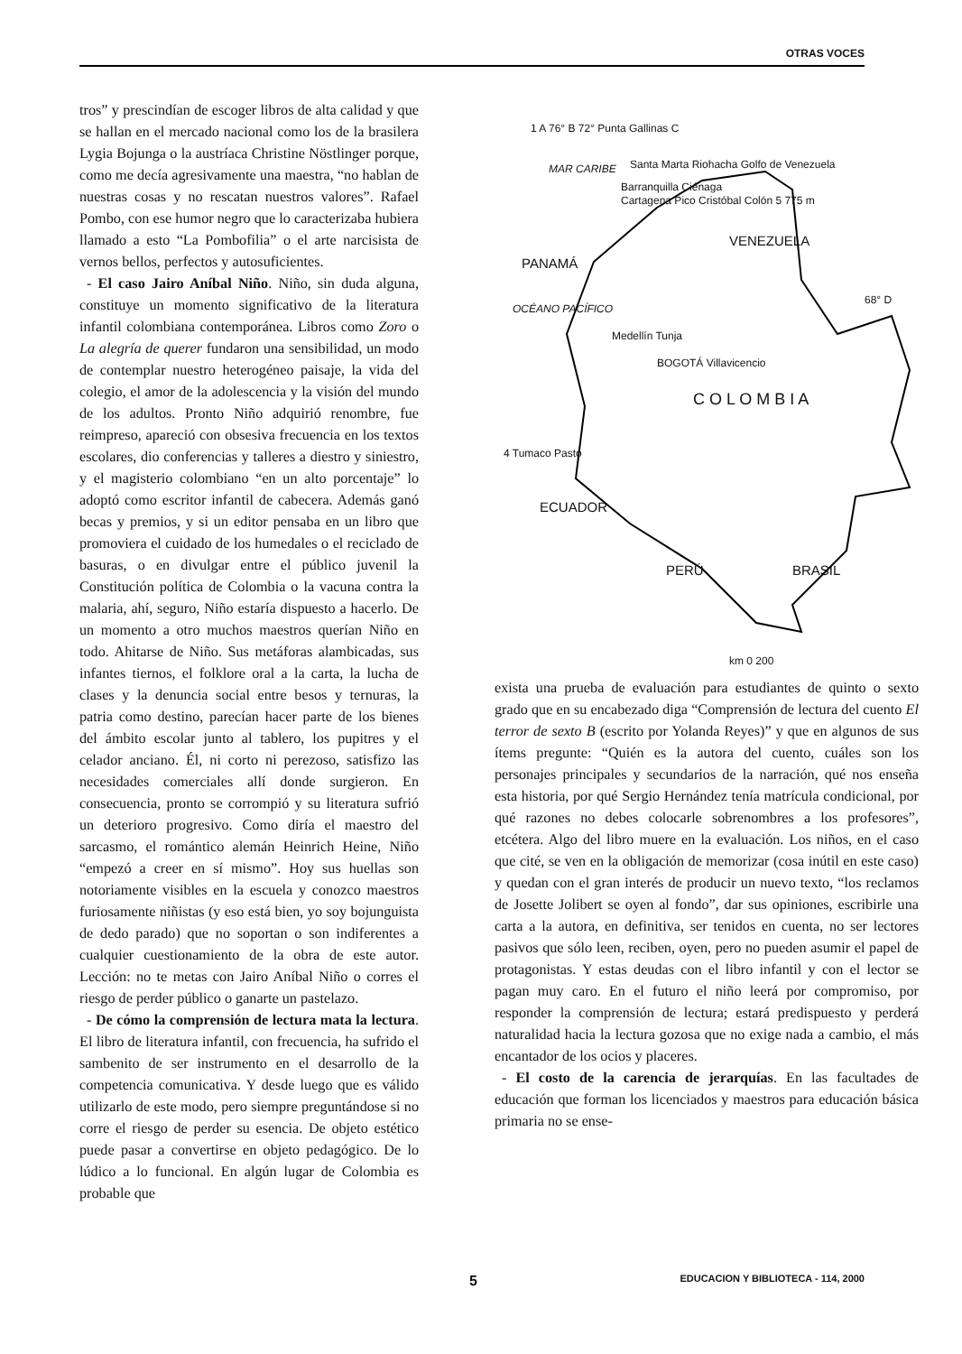OTRAS VOCES
tros” y prescindían de escoger libros de alta calidad y que se hallan en el mercado nacional como los de la brasilera Lygia Bojunga o la austríaca Christine Nöstlinger porque, como me decía agresivamente una maestra, “no hablan de nuestras cosas y no rescatan nuestros valores”. Rafael Pombo, con ese humor negro que lo caracterizaba hubiera llamado a esto “La Pombofilia” o el arte narcisista de vernos bellos, perfectos y autosuficientes.
- El caso Jairo Aníbal Niño. Niño, sin duda alguna, constituye un momento significativo de la literatura infantil colombiana contemporánea. Libros como Zoro o La alegría de querer fundaron una sensibilidad, un modo de contemplar nuestro heterogéneo paisaje, la vida del colegio, el amor de la adolescencia y la visión del mundo de los adultos. Pronto Niño adquirió renombre, fue reimpreso, apareció con obsesiva frecuencia en los textos escolares, dio conferencias y talleres a diestro y siniestro, y el magisterio colombiano “en un alto porcentaje” lo adoptó como escritor infantil de cabecera. Además ganó becas y premios, y si un editor pensaba en un libro que promoviera el cuidado de los humedales o el reciclado de basuras, o en divulgar entre el público juvenil la Constitución política de Colombia o la vacuna contra la malaria, ahí, seguro, Niño estaría dispuesto a hacerlo. De un momento a otro muchos maestros querían Niño en todo. Ahitarse de Niño. Sus metáforas alambicadas, sus infantes tiernos, el folklore oral a la carta, la lucha de clases y la denuncia social entre besos y ternuras, la patria como destino, parecían hacer parte de los bienes del ámbito escolar junto al tablero, los pupitres y el celador anciano. Él, ni corto ni perezoso, satisfizo las necesidades comerciales allí donde surgieron. En consecuencia, pronto se corrompió y su literatura sufrió un deterioro progresivo. Como diría el maestro del sarcasmo, el romántico alemán Heinrich Heine, Niño “empezó a creer en sí mismo”. Hoy sus huellas son notoriamente visibles en la escuela y conozco maestros furiosamente niñistas (y eso está bien, yo soy bojunguista de dedo parado) que no soportan o son indiferentes a cualquier cuestionamiento de la obra de este autor. Lección: no te metas con Jairo Aníbal Niño o corres el riesgo de perder público o ganarte un pastelazo.
- De cómo la comprensión de lectura mata la lectura. El libro de literatura infantil, con frecuencia, ha sufrido el sambenito de ser instrumento en el desarrollo de la competencia comunicativa. Y desde luego que es válido utilizarlo de este modo, pero siempre preguntándose si no corre el riesgo de perder su esencia. De objeto estético puede pasar a convertirse en objeto pedagógico. De lo lúdico a lo funcional. En algún lugar de Colombia es probable que
1 A 76° B 72° Punta Gallinas C
MAR CARIBE Santa Marta Riohacha Golfo de Venezuela
Barranquilla Ciénaga
Cartagena Pico Cristóbal Colón 5 775 m
VENEZUELA
PANAMÁ
OCÉANO PACÍFICO
68° D
Medellín Tunja
BOGOTÁ Villavicencio
C O L O M B I A
4 Tumaco Pasto
ECUADOR
PERÚ BRASIL
km 0 200
exista una prueba de evaluación para estudiantes de quinto o sexto grado que en su encabezado diga “Comprensión de lectura del cuento El terror de sexto B (escrito por Yolanda Reyes)” y que en algunos de sus ítems pregunte: “Quién es la autora del cuento, cuáles son los personajes principales y secundarios de la narración, qué nos enseña esta historia, por qué Sergio Hernández tenía matrícula condicional, por qué razones no debes colocarle sobrenombres a los profesores”, etcétera. Algo del libro muere en la evaluación. Los niños, en el caso que cité, se ven en la obligación de memorizar (cosa inútil en este caso) y quedan con el gran interés de producir un nuevo texto, “los reclamos de Josette Jolibert se oyen al fondo”, dar sus opiniones, escribirle una carta a la autora, en definitiva, ser tenidos en cuenta, no ser lectores pasivos que sólo leen, reciben, oyen, pero no pueden asumir el papel de protagonistas. Y estas deudas con el libro infantil y con el lector se pagan muy caro. En el futuro el niño leerá por compromiso, por responder la comprensión de lectura; estará predispuesto y perderá naturalidad hacia la lectura gozosa que no exige nada a cambio, el más encantador de los ocios y placeres.
- El costo de la carencia de jerarquías. En las facultades de educación que forman los licenciados y maestros para educación básica primaria no se ense-
5 EDUCACION Y BIBLIOTECA - 114, 2000